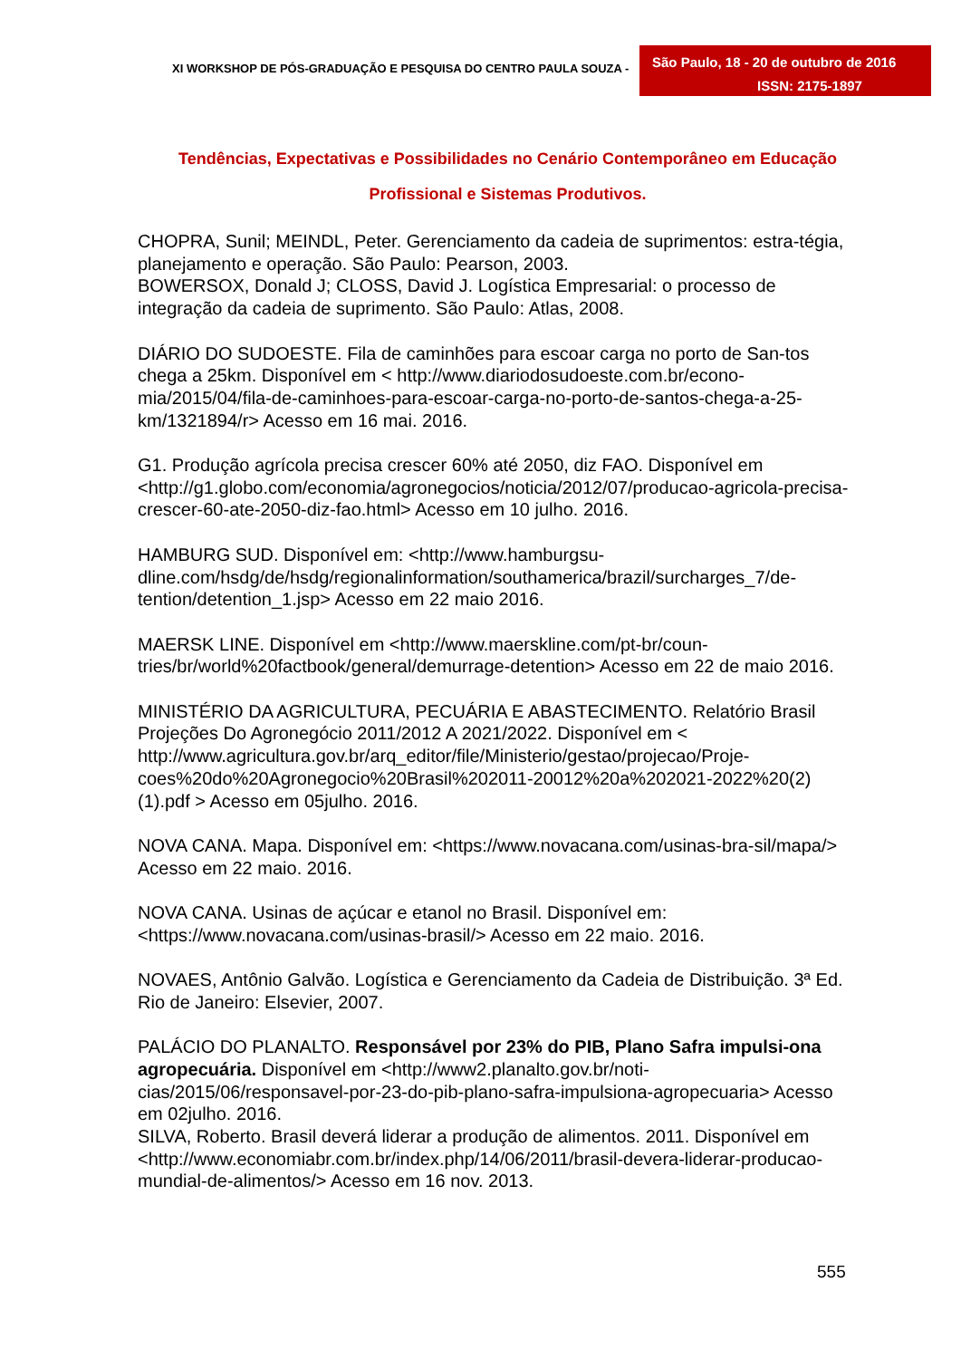XI WORKSHOP DE PÓS-GRADUAÇÃO E PESQUISA DO CENTRO PAULA SOUZA -
São Paulo, 18 - 20 de outubro de 2016
ISSN: 2175-1897
Tendências, Expectativas e Possibilidades no Cenário Contemporâneo em Educação Profissional e Sistemas Produtivos.
CHOPRA, Sunil; MEINDL, Peter. Gerenciamento da cadeia de suprimentos: estra-tégia, planejamento e operação. São Paulo: Pearson, 2003.
BOWERSOX, Donald J; CLOSS, David J. Logística Empresarial: o processo de integração da cadeia de suprimento. São Paulo: Atlas, 2008.
DIÁRIO DO SUDOESTE. Fila de caminhões para escoar carga no porto de San-tos chega a 25km. Disponível em < http://www.diariodosudoeste.com.br/econo-mia/2015/04/fila-de-caminhoes-para-escoar-carga-no-porto-de-santos-chega-a-25-km/1321894/r> Acesso em 16 mai. 2016.
G1. Produção agrícola precisa crescer 60% até 2050, diz FAO. Disponível em <http://g1.globo.com/economia/agronegocios/noticia/2012/07/producao-agricola-precisa-crescer-60-ate-2050-diz-fao.html> Acesso em 10 julho. 2016.
HAMBURG SUD. Disponível em: <http://www.hamburgsu-dline.com/hsdg/de/hsdg/regionalinformation/southamerica/brazil/surcharges_7/de-tention/detention_1.jsp> Acesso em 22 maio 2016.
MAERSK LINE. Disponível em <http://www.maerskline.com/pt-br/coun-tries/br/world%20factbook/general/demurrage-detention> Acesso em 22 de maio 2016.
MINISTÉRIO DA AGRICULTURA, PECUÁRIA E ABASTECIMENTO. Relatório Brasil Projeções Do Agronegócio 2011/2012 A 2021/2022. Disponível em < http://www.agricultura.gov.br/arq_editor/file/Ministerio/gestao/projecao/Proje-coes%20do%20Agronegocio%20Brasil%202011-20012%20a%202021-2022%20(2)(1).pdf > Acesso em 05julho. 2016.
NOVA CANA. Mapa. Disponível em: <https://www.novacana.com/usinas-bra-sil/mapa/> Acesso em 22 maio. 2016.
NOVA CANA. Usinas de açúcar e etanol no Brasil. Disponível em: <https://www.novacana.com/usinas-brasil/> Acesso em 22 maio. 2016.
NOVAES, Antônio Galvão. Logística e Gerenciamento da Cadeia de Distribuição. 3ª Ed. Rio de Janeiro: Elsevier, 2007.
PALÁCIO DO PLANALTO. Responsável por 23% do PIB, Plano Safra impulsi-ona agropecuária. Disponível em <http://www2.planalto.gov.br/noti-cias/2015/06/responsavel-por-23-do-pib-plano-safra-impulsiona-agropecuaria> Acesso em 02julho. 2016.
SILVA, Roberto. Brasil deverá liderar a produção de alimentos. 2011. Disponível em <http://www.economiabr.com.br/index.php/14/06/2011/brasil-devera-liderar-producao-mundial-de-alimentos/> Acesso em 16 nov. 2013.
555